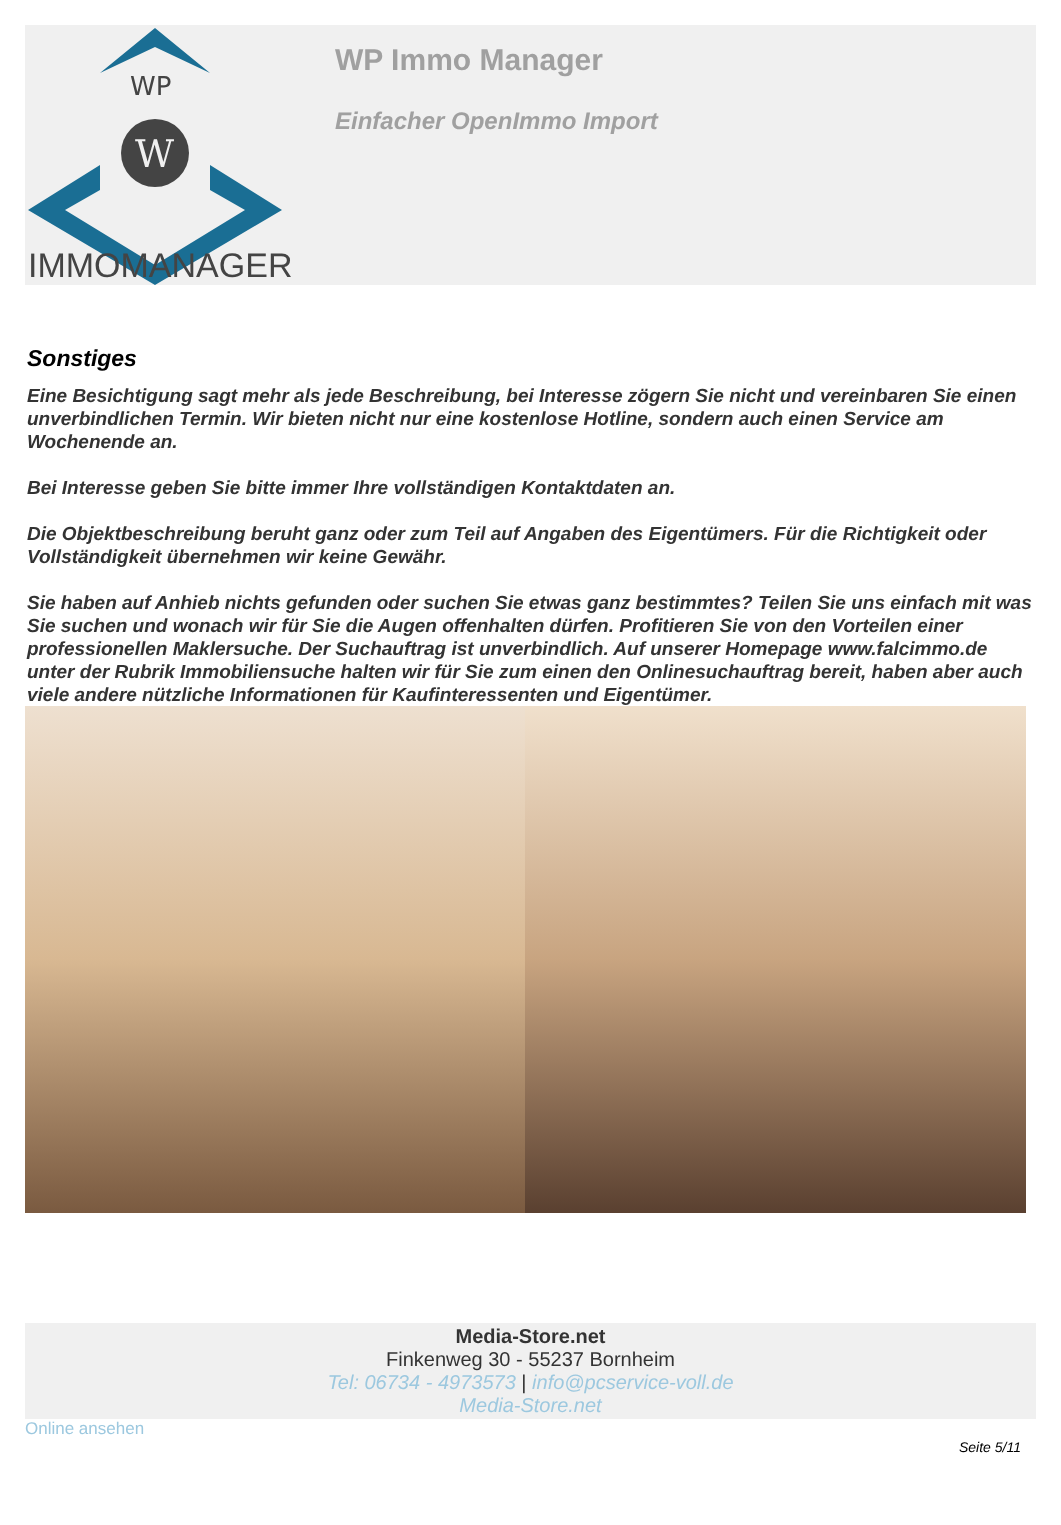WP
W
IMMOMANAGER
WP Immo Manager
Einfacher OpenImmo Import
Sonstiges
Eine Besichtigung sagt mehr als jede Beschreibung, bei Interesse zögern Sie nicht und vereinbaren Sie einen unverbindlichen Termin. Wir bieten nicht nur eine kostenlose Hotline, sondern auch einen Service am Wochenende an.
Bei Interesse geben Sie bitte immer Ihre vollständigen Kontaktdaten an.
Die Objektbeschreibung beruht ganz oder zum Teil auf Angaben des Eigentümers. Für die Richtigkeit oder Vollständigkeit übernehmen wir keine Gewähr.
Sie haben auf Anhieb nichts gefunden oder suchen Sie etwas ganz bestimmtes? Teilen Sie uns einfach mit was Sie suchen und wonach wir für Sie die Augen offenhalten dürfen. Profitieren Sie von den Vorteilen einer professionellen Maklersuche. Der Suchauftrag ist unverbindlich. Auf unserer Homepage www.falcimmo.de unter der Rubrik Immobiliensuche halten wir für Sie zum einen den Onlinesuchauftrag bereit, haben aber auch viele andere nützliche Informationen für Kaufinteressenten und Eigentümer.
Media-Store.net
Finkenweg 30 - 55237 Bornheim
Tel: 06734 - 4973573 | info@pcservice-voll.de
Media-Store.net
Online ansehen
Seite 5/11